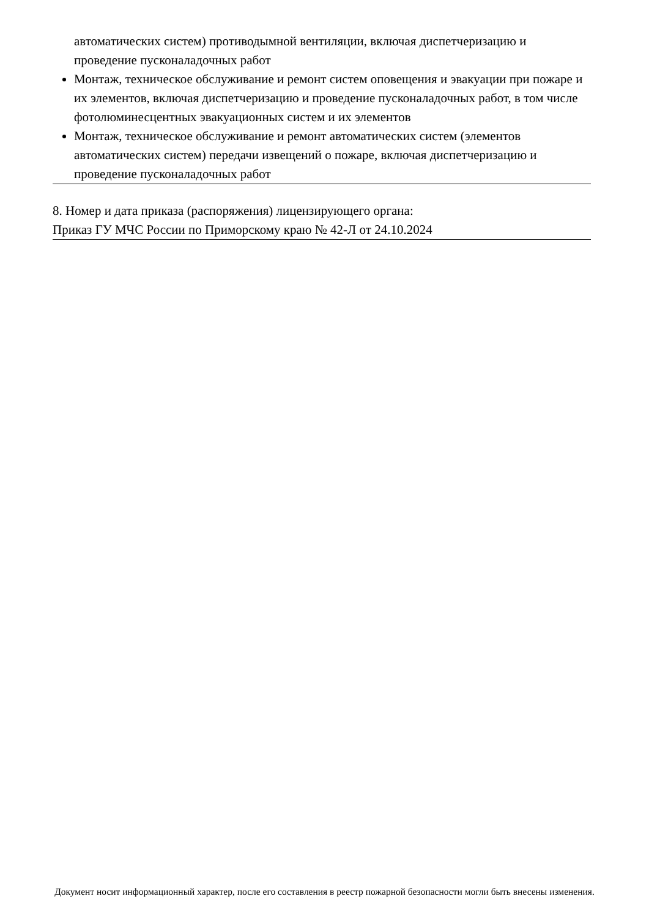автоматических систем) противодымной вентиляции, включая диспетчеризацию и проведение пусконаладочных работ
Монтаж, техническое обслуживание и ремонт систем оповещения и эвакуации при пожаре и их элементов, включая диспетчеризацию и проведение пусконаладочных работ, в том числе фотолюминесцентных эвакуационных систем и их элементов
Монтаж, техническое обслуживание и ремонт автоматических систем (элементов автоматических систем) передачи извещений о пожаре, включая диспетчеризацию и проведение пусконаладочных работ
8. Номер и дата приказа (распоряжения) лицензирующего органа:
Приказ ГУ МЧС России по Приморскому краю № 42-Л от 24.10.2024
Документ носит информационный характер, после его составления в реестр пожарной безопасности могли быть внесены изменения.